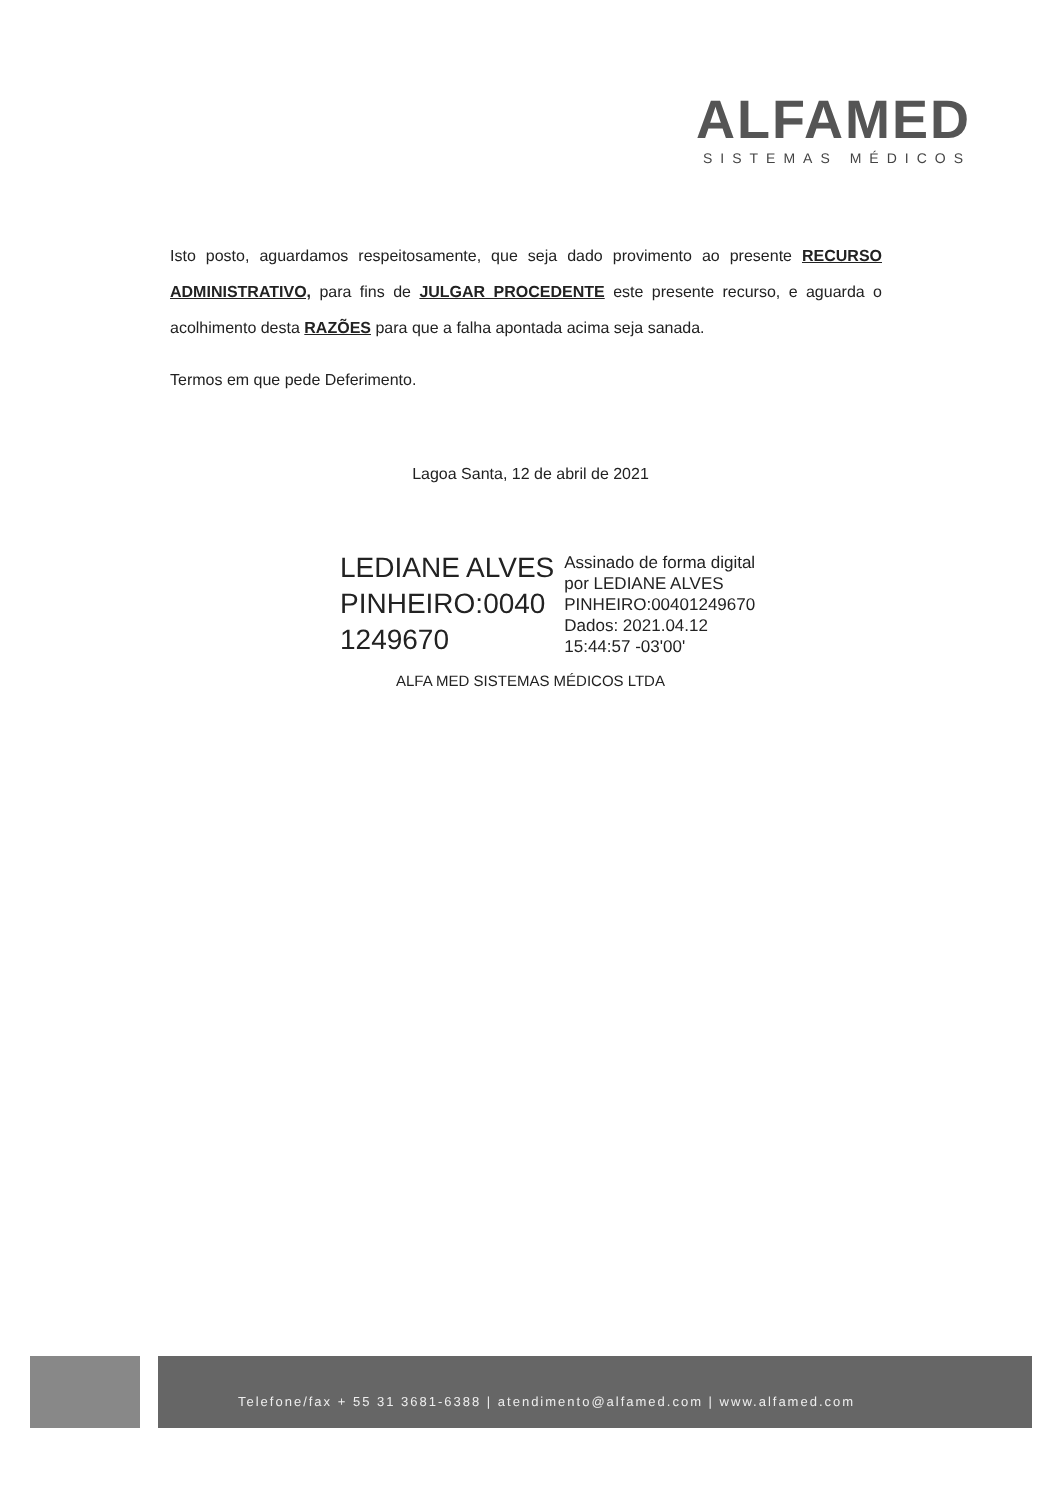ALFAMED
SISTEMAS MÉDICOS
Isto posto, aguardamos respeitosamente, que seja dado provimento ao presente RECURSO ADMINISTRATIVO, para fins de JULGAR PROCEDENTE este presente recurso, e aguarda o acolhimento desta RAZÕES para que a falha apontada acima seja sanada.
Termos em que pede Deferimento.
Lagoa Santa, 12 de abril de 2021
LEDIANE ALVES
PINHEIRO:0040
1249670
Assinado de forma digital
por LEDIANE ALVES
PINHEIRO:00401249670
Dados: 2021.04.12
15:44:57 -03'00'
ALFA MED SISTEMAS MÉDICOS LTDA
Telefone/fax + 55 31 3681-6388 | atendimento@alfamed.com | www.alfamed.com